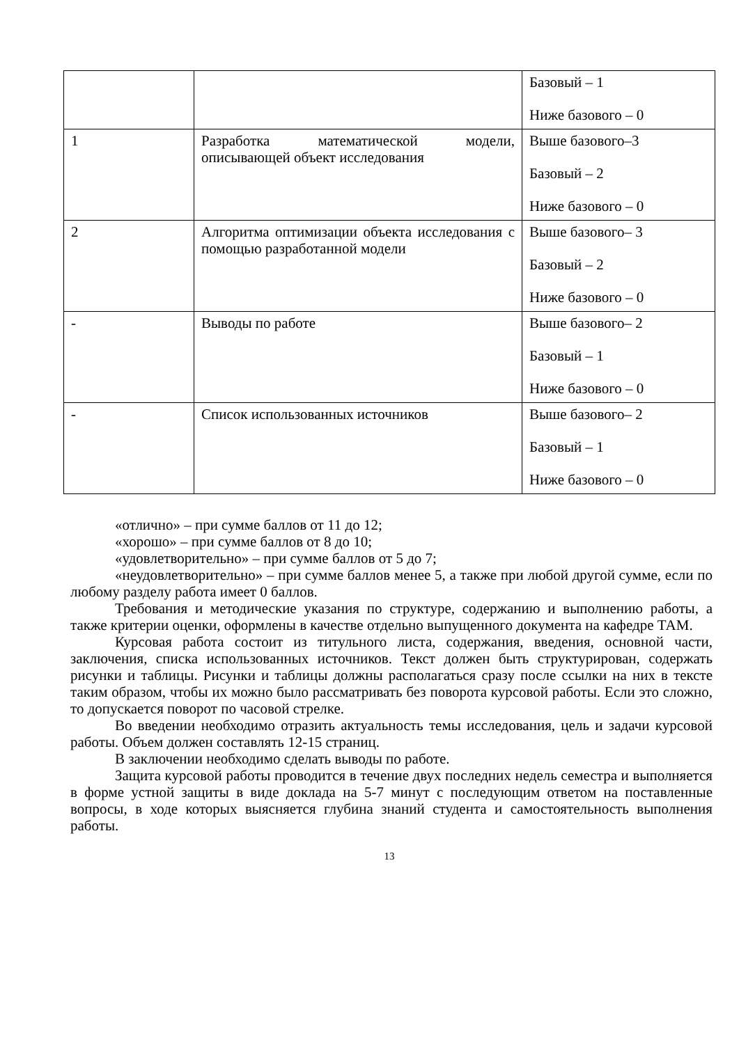| | | Базовый – 1 Ниже базового – 0 |
| 1 | Разработка математической модели, описывающей объект исследования | Выше базового–3 Базовый – 2 Ниже базового – 0 |
| 2 | Алгоритма оптимизации объекта исследования с помощью разработанной модели | Выше базового– 3 Базовый – 2 Ниже базового – 0 |
| - | Выводы по работе | Выше базового– 2 Базовый – 1 Ниже базового – 0 |
| - | Список использованных источников | Выше базового– 2 Базовый – 1 Ниже базового – 0 |
«отлично» – при сумме баллов от 11 до 12;
«хорошо» – при сумме баллов от 8 до 10;
«удовлетворительно» – при сумме баллов от 5 до 7;
«неудовлетворительно» – при сумме баллов менее 5, а также при любой другой сумме, если по любому разделу работа имеет 0 баллов.
Требования и методические указания по структуре, содержанию и выполнению работы, а также критерии оценки, оформлены в качестве отдельно выпущенного документа на кафедре ТАМ.
Курсовая работа состоит из титульного листа, содержания, введения, основной части, заключения, списка использованных источников. Текст должен быть структурирован, содержать рисунки и таблицы. Рисунки и таблицы должны располагаться сразу после ссылки на них в тексте таким образом, чтобы их можно было рассматривать без поворота курсовой работы. Если это сложно, то допускается поворот по часовой стрелке.
Во введении необходимо отразить актуальность темы исследования, цель и задачи курсовой работы. Объем должен составлять 12-15 страниц.
В заключении необходимо сделать выводы по работе.
Защита курсовой работы проводится в течение двух последних недель семестра и выполняется в форме устной защиты в виде доклада на 5-7 минут с последующим ответом на поставленные вопросы, в ходе которых выясняется глубина знаний студента и самостоятельность выполнения работы.
13